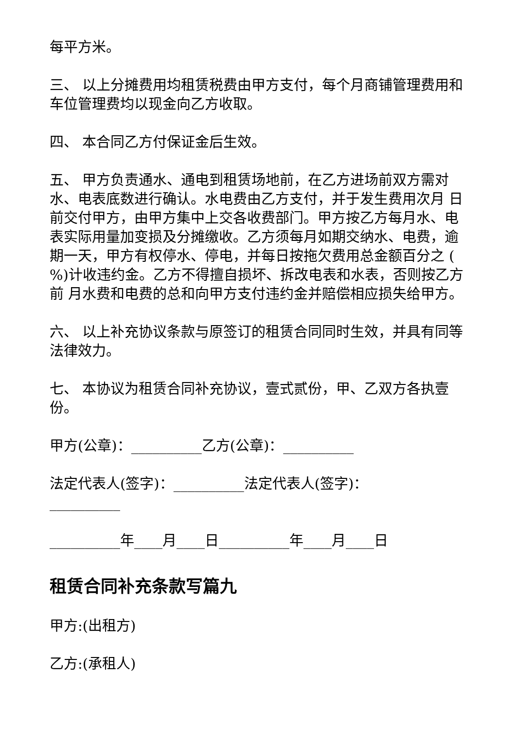每平方米。
三、 以上分摊费用均租赁税费由甲方支付，每个月商铺管理费用和车位管理费均以现金向乙方收取。
四、 本合同乙方付保证金后生效。
五、 甲方负责通水、通电到租赁场地前，在乙方进场前双方需对水、电表底数进行确认。水电费由乙方支付，并于发生费用次月 日前交付甲方，由甲方集中上交各收费部门。甲方按乙方每月水、电表实际用量加变损及分摊缴收。乙方须每月如期交纳水、电费，逾期一天，甲方有权停水、停电，并每日按拖欠费用总金额百分之 ( %)计收违约金。乙方不得擅自损坏、拆改电表和水表，否则按乙方前 月水费和电费的总和向甲方支付违约金并赔偿相应损失给甲方。
六、 以上补充协议条款与原签订的租赁合同同时生效，并具有同等法律效力。
七、 本协议为租赁合同补充协议，壹式贰份，甲、乙双方各执壹份。
甲方(公章)：__________乙方(公章)：__________
法定代表人(签字)：__________法定代表人(签字)：__________
__________年____月____日__________年____月____日
租赁合同补充条款写篇九
甲方:(出租方)
乙方:(承租人)